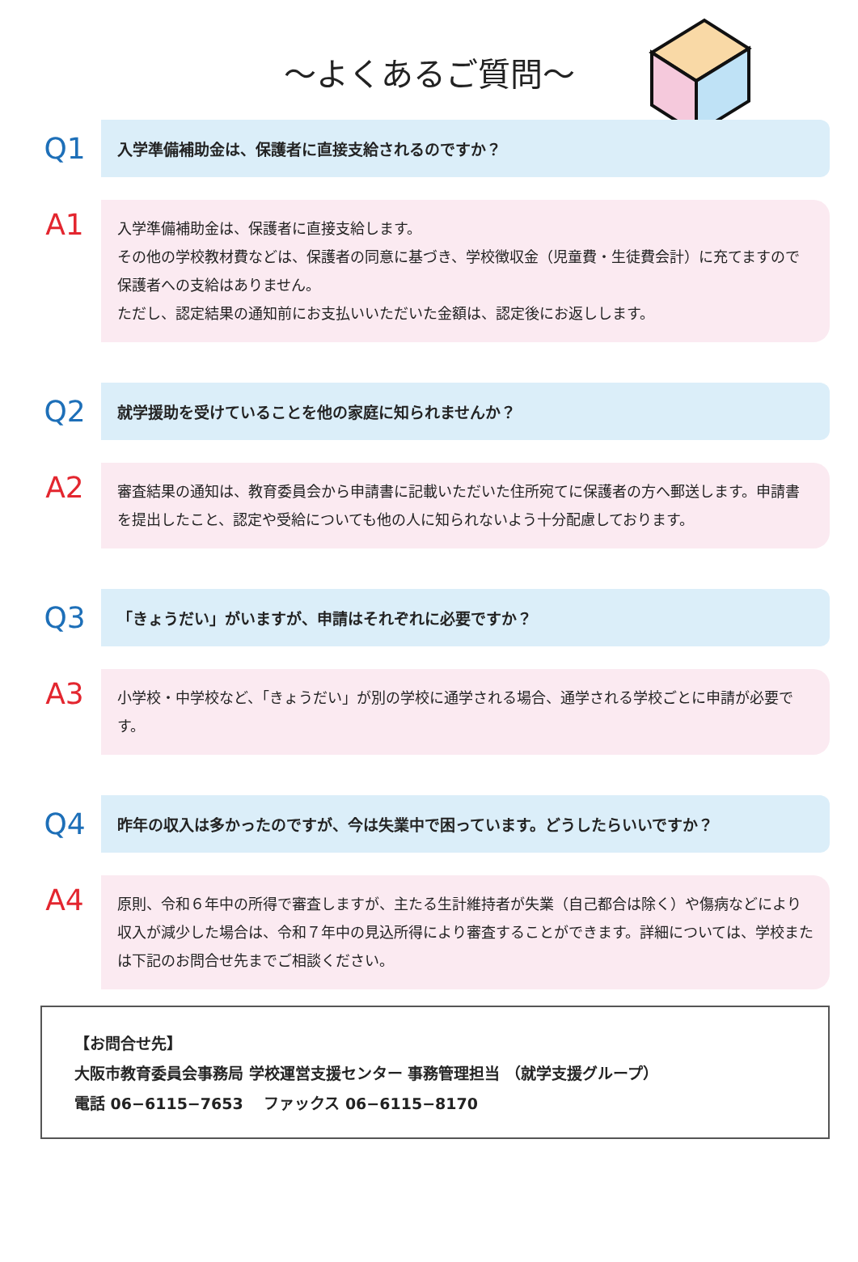～よくあるご質問～
Q1
入学準備補助金は、保護者に直接支給されるのですか？
A1
入学準備補助金は、保護者に直接支給します。
その他の学校教材費などは、保護者の同意に基づき、学校徴収金（児童費・生徒費会計）に充てますので保護者への支給はありません。
ただし、認定結果の通知前にお支払いいただいた金額は、認定後にお返しします。
Q2
就学援助を受けていることを他の家庭に知られませんか？
A2
審査結果の通知は、教育委員会から申請書に記載いただいた住所宛てに保護者の方へ郵送します。申請書を提出したこと、認定や受給についても他の人に知られないよう十分配慮しております。
Q3
「きょうだい」がいますが、申請はそれぞれに必要ですか？
A3
小学校・中学校など、「きょうだい」が別の学校に通学される場合、通学される学校ごとに申請が必要です。
Q4
昨年の収入は多かったのですが、今は失業中で困っています。どうしたらいいですか？
A4
原則、令和６年中の所得で審査しますが、主たる生計維持者が失業（自己都合は除く）や傷病などにより収入が減少した場合は、令和７年中の見込所得により審査することができます。詳細については、学校または下記のお問合せ先までご相談ください。
【お問合せ先】
大阪市教育委員会事務局 学校運営支援センター 事務管理担当 （就学支援グループ）
電話 06−6115−7653　 ファックス 06−6115−8170